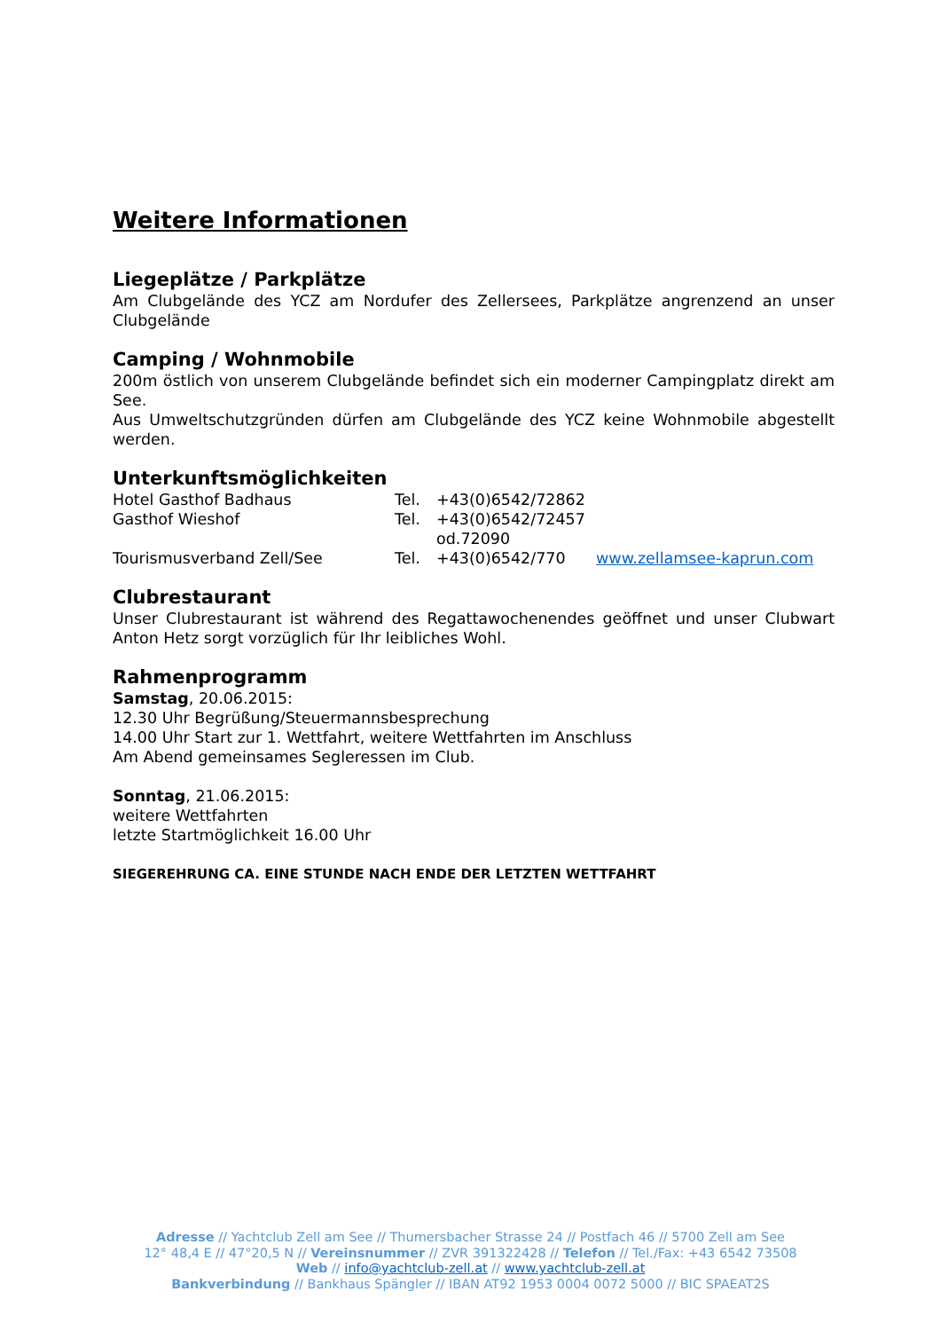Weitere Informationen
Liegeplätze / Parkplätze
Am Clubgelände des YCZ am Nordufer des Zellersees, Parkplätze angrenzend an unser Clubgelände
Camping / Wohnmobile
200m östlich von unserem Clubgelände befindet sich ein moderner Campingplatz direkt am See.
Aus Umweltschutzgründen dürfen am Clubgelände des YCZ keine Wohnmobile abgestellt werden.
Unterkunftsmöglichkeiten
Hotel Gasthof Badhaus Tel. +43(0)6542/72862
Gasthof Wieshof Tel. +43(0)6542/72457 od.72090
Tourismusverband Zell/See Tel. +43(0)6542/770 www.zellamsee-kaprun.com
Clubrestaurant
Unser Clubrestaurant ist während des Regattawochenendes geöffnet und unser Clubwart Anton Hetz sorgt vorzüglich für Ihr leibliches Wohl.
Rahmenprogramm
Samstag, 20.06.2015:
12.30 Uhr Begrüßung/Steuermannsbesprechung
14.00 Uhr Start zur 1. Wettfahrt, weitere Wettfahrten im Anschluss
Am Abend gemeinsames Segleressen im Club.
Sonntag, 21.06.2015:
weitere Wettfahrten
letzte Startmöglichkeit 16.00 Uhr
SIEGEREHRUNG CA. EINE STUNDE NACH ENDE DER LETZTEN WETTFAHRT
Adresse // Yachtclub Zell am See // Thumersbacher Strasse 24 // Postfach 46 // 5700 Zell am See
12° 48,4 E // 47°20,5 N // Vereinsnummer // ZVR 391322428 // Telefon // Tel./Fax: +43 6542 73508
Web // info@yachtclub-zell.at // www.yachtclub-zell.at
Bankverbindung // Bankhaus Spängler // IBAN AT92 1953 0004 0072 5000 // BIC SPAEAT2S